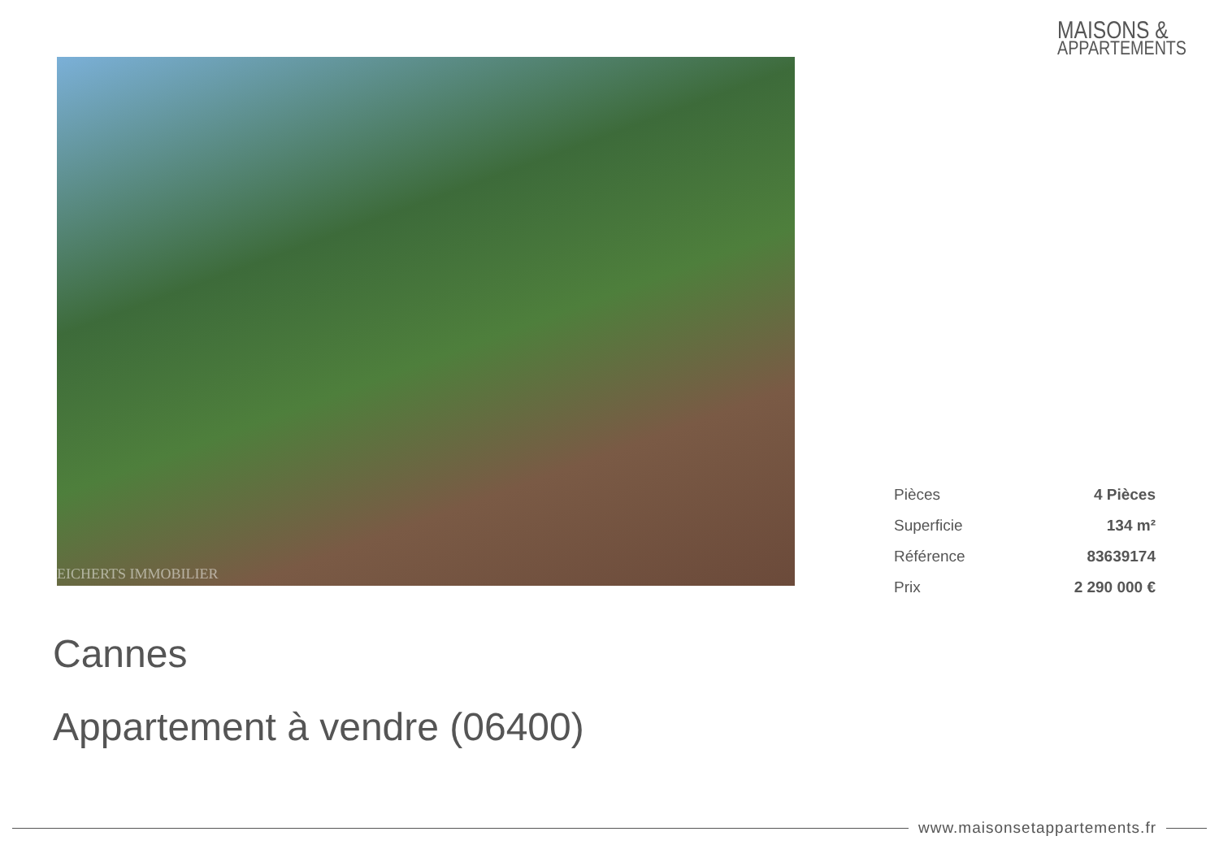MAISONS &
APPARTEMENTS
EICHERTS IMMOBILIER
| Pièces | 4 Pièces |
| Superficie | 134 m² |
| Référence | 83639174 |
| Prix | 2 290 000 € |
Cannes
Appartement à vendre (06400)
www.maisonsetappartements.fr